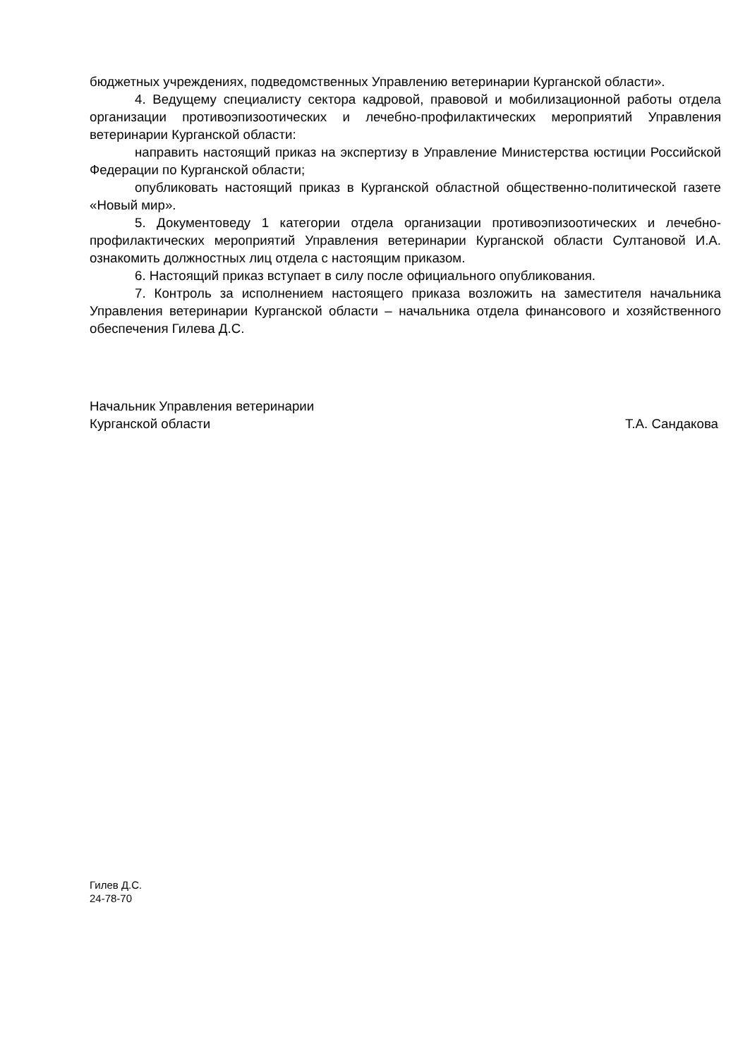бюджетных учреждениях, подведомственных Управлению ветеринарии Курганской области».
4. Ведущему специалисту сектора кадровой, правовой и мобилизационной работы отдела организации противоэпизоотических и лечебно-профилактических мероприятий Управления ветеринарии Курганской области:
направить настоящий приказ на экспертизу в Управление Министерства юстиции Российской Федерации по Курганской области;
опубликовать настоящий приказ в Курганской областной общественно-политической газете «Новый мир».
5. Документоведу 1 категории отдела организации противоэпизоотических и лечебно-профилактических мероприятий Управления ветеринарии Курганской области Султановой И.А. ознакомить должностных лиц отдела с настоящим приказом.
6. Настоящий приказ вступает в силу после официального опубликования.
7. Контроль за исполнением настоящего приказа возложить на заместителя начальника Управления ветеринарии Курганской области – начальника отдела финансового и хозяйственного обеспечения Гилева Д.С.
Начальник Управления ветеринарии
Курганской области
Т.А. Сандакова
Гилев Д.С.
24-78-70